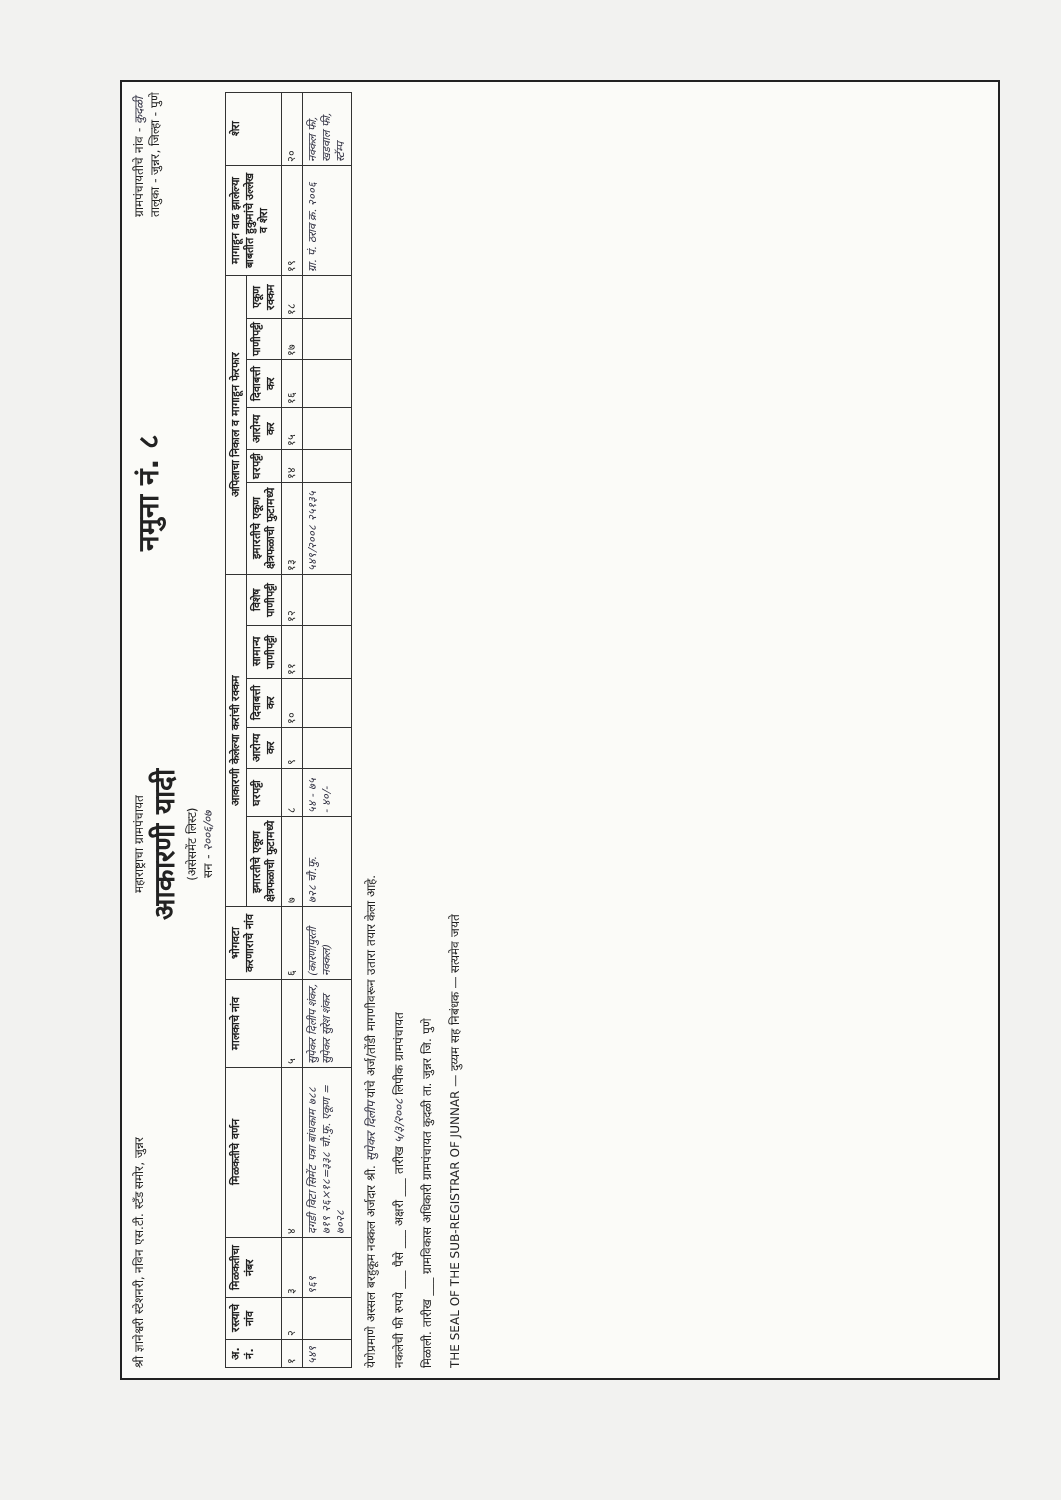श्री ज्ञानेश्वरी स्टेशनरी, नविन एस.टी. स्टँड समोर, जुन्नर
महाराष्ट्राचा ग्रामपंचायत
आकारणी यादी
(असेसमेंट लिस्ट)
सन - २००६/०७
नमुना नं. ८
ग्रामपंचायतीचे नांव - कुदळी
तालुका - जुन्नर, जिल्हा - पुणे
| अ. नं. | रस्त्याचे नांव | मिळकतीचा नंबर | मिळकतीचे वर्णन | मालकाचे नांव | भोगवटा करणाराचे नांव | आकारणी केलेल्या करांची रक्कम | | | | | | अपिलाचा निकाल व मागाहून फेरफार | | | | | | मागाहून वाढ झालेल्या बाबतीत हुकुमांचे उल्लेख व शेरा | शेरा |
| --- | --- | --- | --- | --- | --- | --- | --- | --- | --- | --- | --- | --- | --- | --- | --- | --- | --- | --- | --- |
| | | | | | | इमारतीचे एकूण क्षेत्रफळाची फुटामध्ये | घरपट्टी | आरोग्य कर | दिवाबत्ती कर | सामान्य पाणीपट्टी | विशेष पाणीपट्टी | इमारतीचे एकूण क्षेत्रफळाची फुटामध्ये | घरपट्टी | आरोग्य कर | दिवाबत्ती कर | पाणीपट्टी | एकूण रक्कम | | |
| १ | २ | ३ | ४ | ५ | ६ | ७ | ८ | ९ | १० | ११ | १२ | १३ | १४ | १५ | १६ | १७ | १८ | १९ | २० |
| ५४९ | | ९६९ | दगडी विटा सिमेंट पत्रा बांधकाम ७८८ ७१९ २६×१८=३३८ चौ.फु. एकूण = ७०२८ | सुपेकर दिलीप शंकर, सुपेकर सुरेश शंकर | (कारणापुरती नक्कल) | ७२८ चौ.फु. | ५४ - ७५ - ४०/- | | | | | ५४९/२००८ २५१३५ | | | | | | ग्रा. पं. ठराव क्र. २००६ | नक्कल फी, खडवाल फी, स्टॅम्प |
येणेप्रमाणे अस्सल बरहुकूम नक्कल अर्जदार श्री. सुपेकर दिलीप यांचे अर्ज/तोंडी मागणीवरून उतारा तयार केला आहे.
नकलेची फी रुपये ___ पैसे ___ अक्षरी ___ तारीख ५/३/२००८ लिपीक ग्रामपंचायत
मिळाली. तारीख ___ ग्रामविकास अधिकारी ग्रामपंचायत कुदळी ता. जुन्नर जि. पुणे
THE SEAL OF THE SUB-REGISTRAR OF JUNNAR — दुय्यम सह निबंधक — सत्यमेव जयते